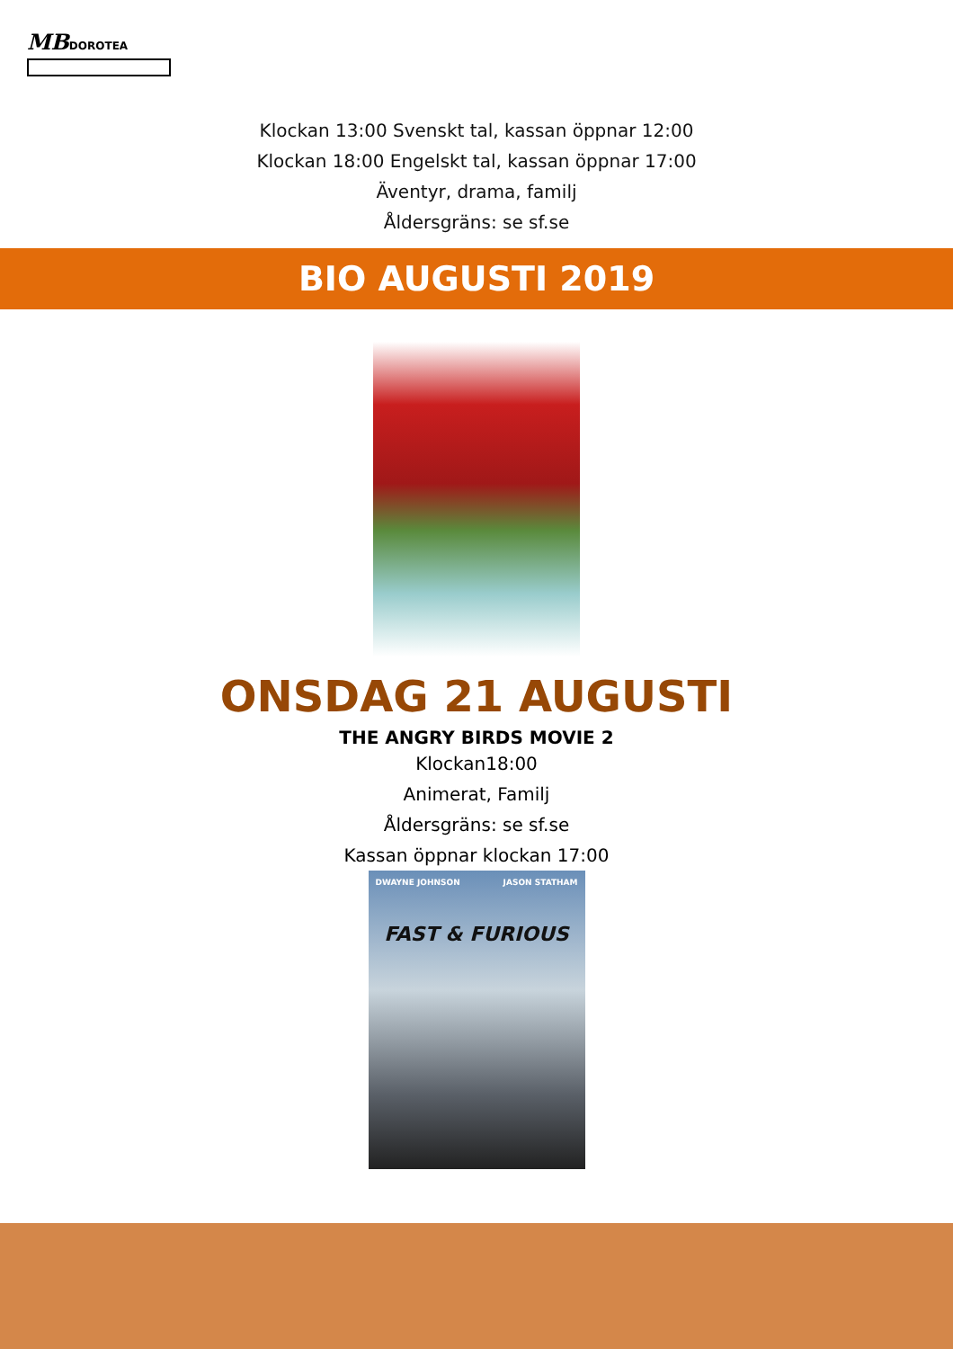MB DOROTEA
Klockan 13:00 Svenskt tal, kassan öppnar 12:00
Klockan 18:00 Engelskt tal, kassan öppnar 17:00
Äventyr, drama, familj
Åldersgräns: se sf.se
BIO AUGUSTI 2019
ONSDAG 21 AUGUSTI
THE ANGRY BIRDS MOVIE 2
Klockan18:00
Animerat, Familj
Åldersgräns: se sf.se
Kassan öppnar klockan 17:00
DWAYNE JOHNSON JASON STATHAM
FAST & FURIOUS